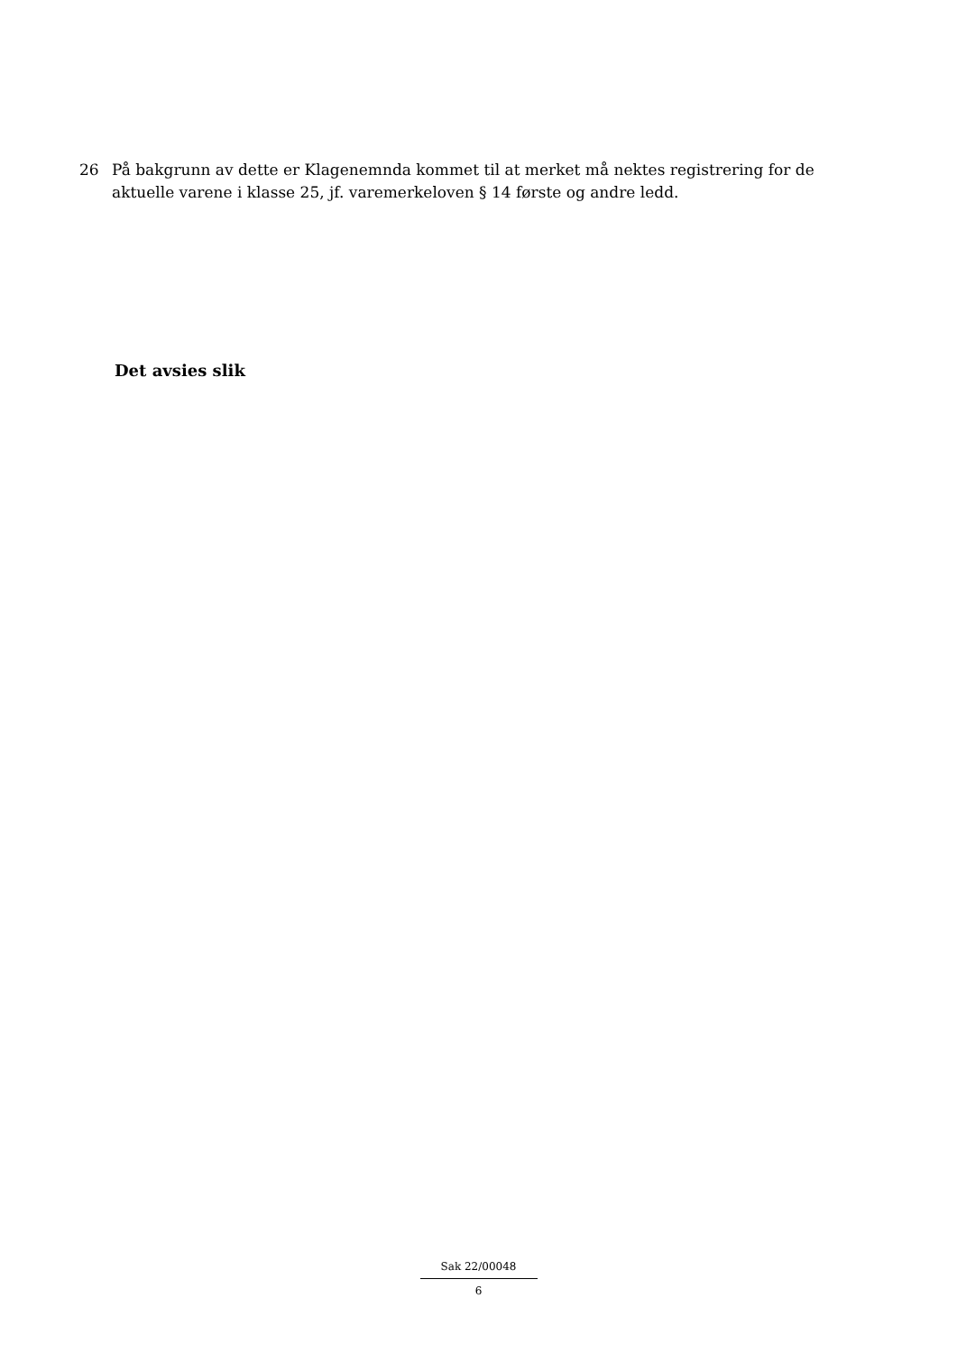26 På bakgrunn av dette er Klagenemnda kommet til at merket må nektes registrering for de aktuelle varene i klasse 25, jf. varemerkeloven § 14 første og andre ledd.
Det avsies slik
Sak 22/00048
6